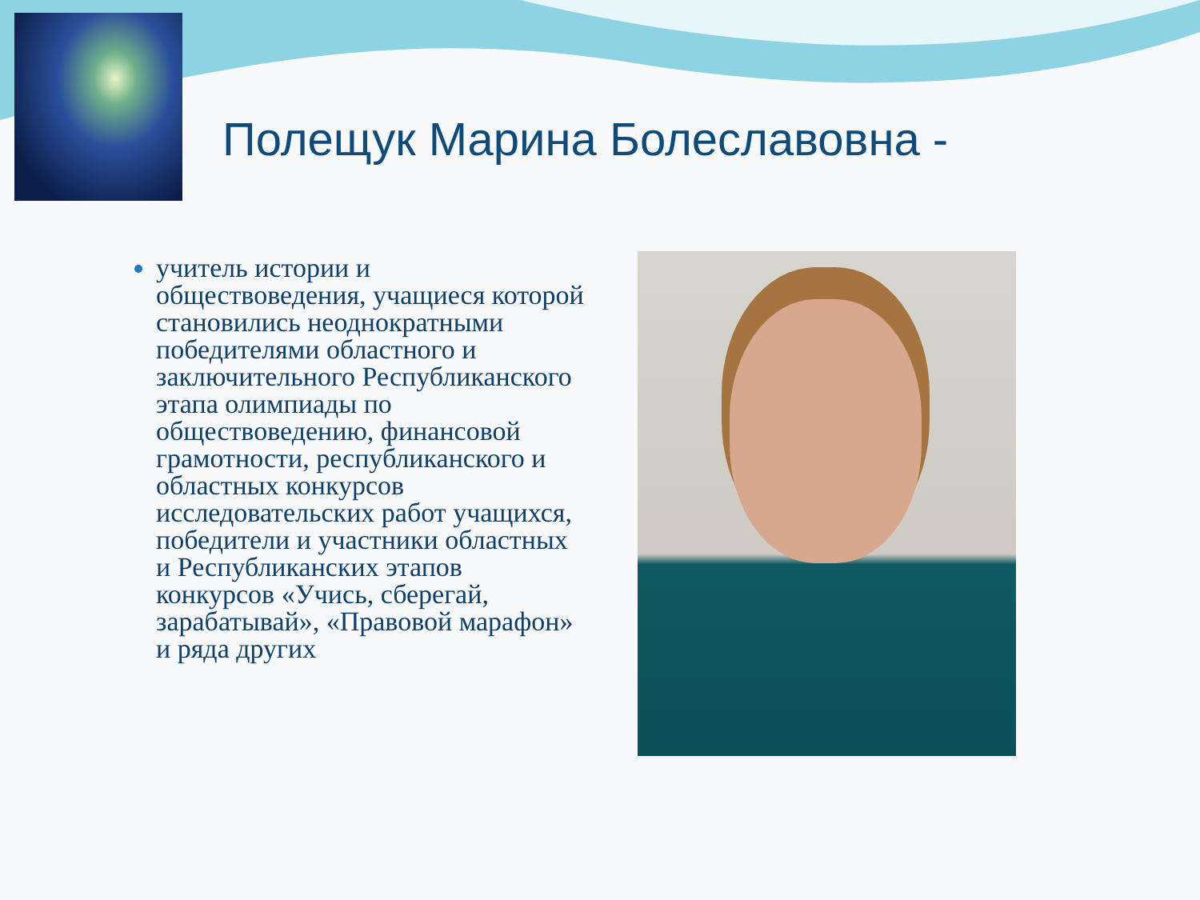Полещук Марина Болеславовна -
учитель истории и обществоведения, учащиеся которой становились неоднократными победителями областного и заключительного Республиканского этапа олимпиады по обществоведению, финансовой грамотности, республиканского и областных конкурсов исследовательских работ учащихся, победители и участники областных и Республиканских этапов конкурсов «Учись, сберегай, зарабатывай», «Правовой марафон» и ряда других